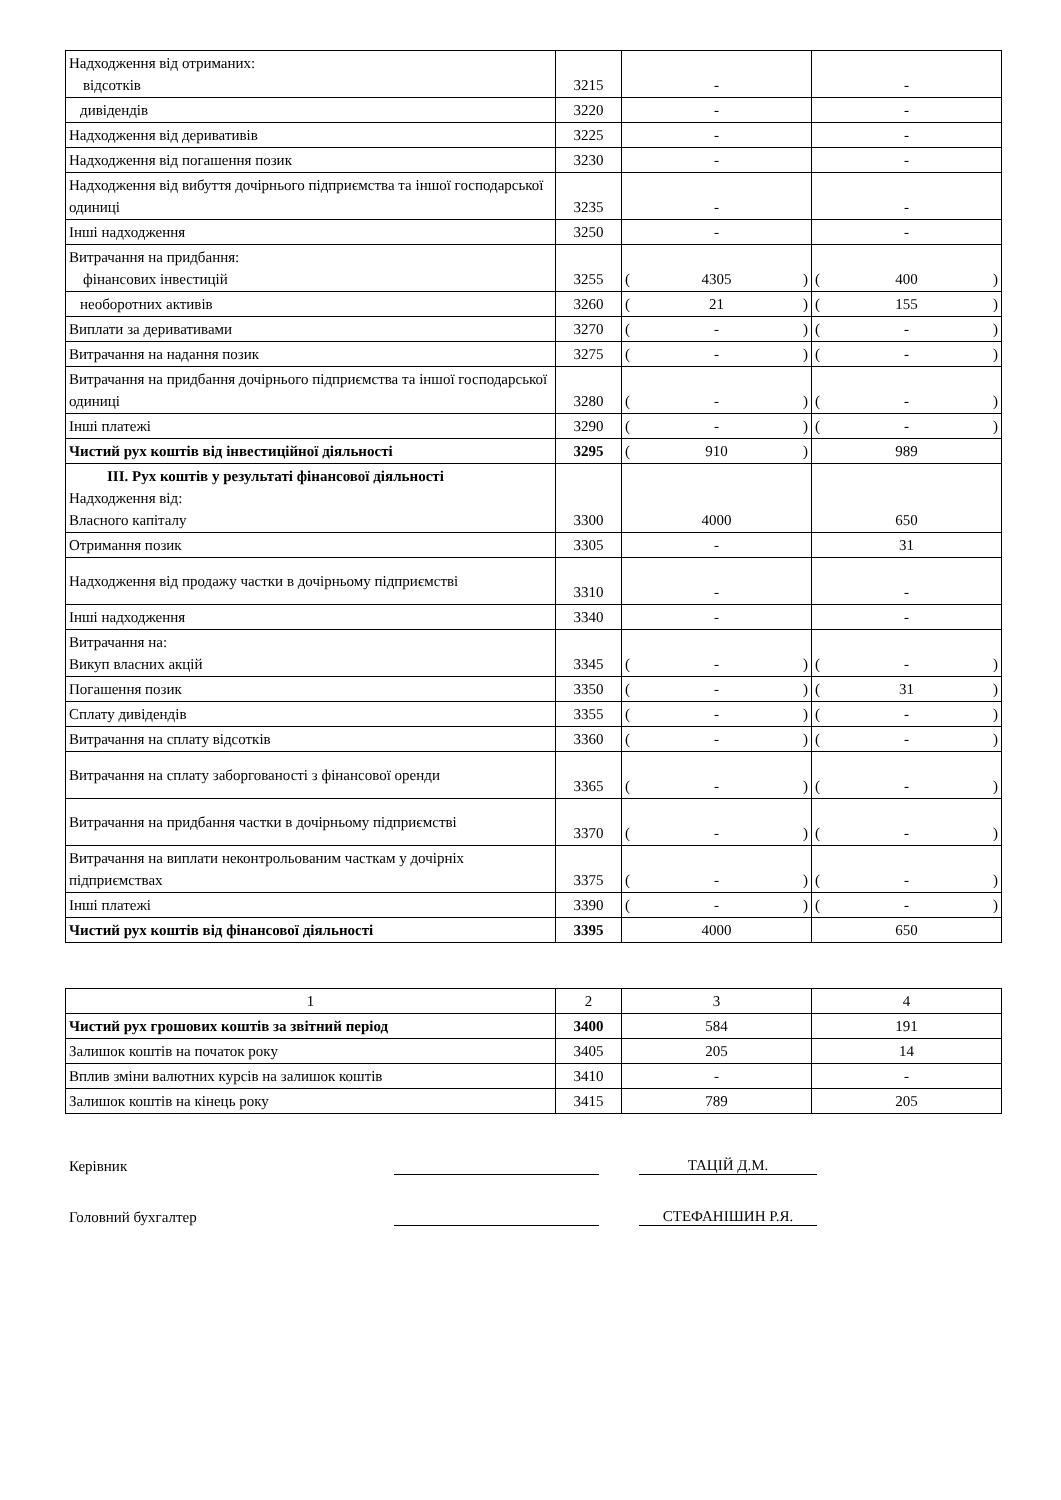| Надходження від отриманих: відсотків | 3215 | - | - |
| дивідендів | 3220 | - | - |
| Надходження від деривативів | 3225 | - | - |
| Надходження від погашення позик | 3230 | - | - |
| Надходження від вибуття дочірнього підприємства та іншої господарської одиниці | 3235 | - | - |
| Інші надходження | 3250 | - | - |
| Витрачання на придбання: фінансових інвестицій | 3255 | ( 4305 ) | ( 400 ) |
| необоротних активів | 3260 | ( 21 ) | ( 155 ) |
| Виплати за деривативами | 3270 | ( - ) | ( - ) |
| Витрачання на надання позик | 3275 | ( - ) | ( - ) |
| Витрачання на придбання дочірнього підприємства та іншої господарської одиниці | 3280 | ( - ) | ( - ) |
| Інші платежі | 3290 | ( - ) | ( - ) |
| Чистий рух коштів від інвестиційної діяльності | 3295 | ( 910 ) | 989 |
| III. Рух коштів у результаті фінансової діяльності Надходження від: Власного капіталу | 3300 | 4000 | 650 |
| Отримання позик | 3305 | - | 31 |
| Надходження від продажу частки в дочірньому підприємстві | 3310 | - | - |
| Інші надходження | 3340 | - | - |
| Витрачання на: Викуп власних акцій | 3345 | ( - ) | ( - ) |
| Погашення позик | 3350 | ( - ) | ( 31 ) |
| Сплату дивідендів | 3355 | ( - ) | ( - ) |
| Витрачання на сплату відсотків | 3360 | ( - ) | ( - ) |
| Витрачання на сплату заборгованості з фінансової оренди | 3365 | ( - ) | ( - ) |
| Витрачання на придбання частки в дочірньому підприємстві | 3370 | ( - ) | ( - ) |
| Витрачання на виплати неконтрольованим часткам у дочірніх підприємствах | 3375 | ( - ) | ( - ) |
| Інші платежі | 3390 | ( - ) | ( - ) |
| Чистий рух коштів від фінансової діяльності | 3395 | 4000 | 650 |
| 1 | 2 | 3 | 4 |
| Чистий рух грошових коштів за звітний період | 3400 | 584 | 191 |
| Залишок коштів на початок року | 3405 | 205 | 14 |
| Вплив зміни валютних курсів на залишок коштів | 3410 | - | - |
| Залишок коштів на кінець року | 3415 | 789 | 205 |
Керівник
ТАЦІЙ Д.М.
Головний бухгалтер
СТЕФАНІШИН Р.Я.